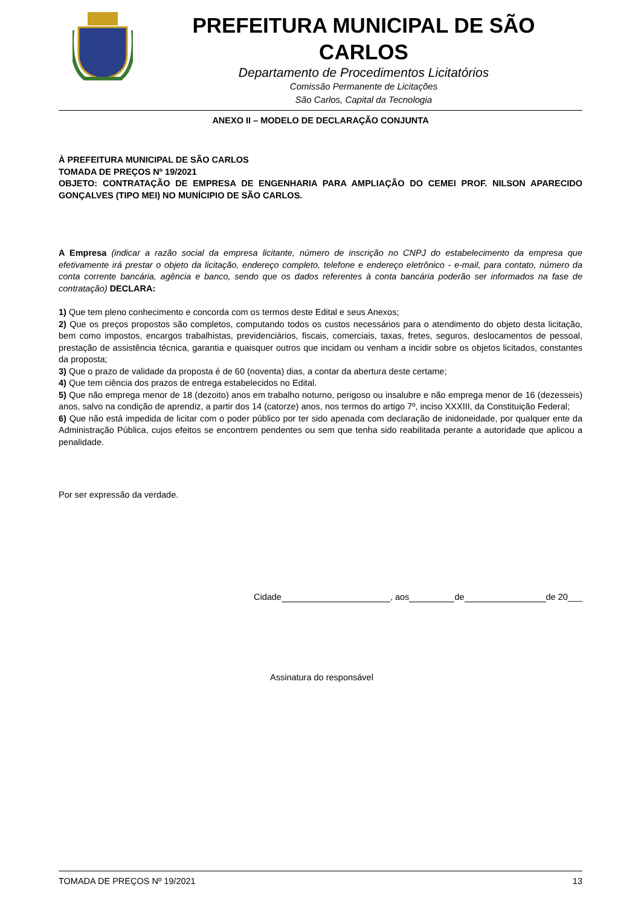PREFEITURA MUNICIPAL DE SÃO CARLOS
Departamento de Procedimentos Licitatórios
Comissão Permanente de Licitações
São Carlos, Capital da Tecnologia
ANEXO II – MODELO DE DECLARAÇÃO CONJUNTA
À PREFEITURA MUNICIPAL DE SÃO CARLOS
TOMADA DE PREÇOS Nº 19/2021
OBJETO: CONTRATAÇÃO DE EMPRESA DE ENGENHARIA PARA AMPLIAÇÃO DO CEMEI PROF. NILSON APARECIDO GONÇALVES (TIPO MEI) NO MUNÍCIPIO DE SÃO CARLOS.
A Empresa (indicar a razão social da empresa licitante, número de inscrição no CNPJ do estabelecimento da empresa que efetivamente irá prestar o objeto da licitação, endereço completo, telefone e endereço eletrônico - e-mail, para contato, número da conta corrente bancária, agência e banco, sendo que os dados referentes à conta bancária poderão ser informados na fase de contratação) DECLARA:
1) Que tem pleno conhecimento e concorda com os termos deste Edital e seus Anexos;
2) Que os preços propostos são completos, computando todos os custos necessários para o atendimento do objeto desta licitação, bem como impostos, encargos trabalhistas, previdenciários, fiscais, comerciais, taxas, fretes, seguros, deslocamentos de pessoal, prestação de assistência técnica, garantia e quaisquer outros que incidam ou venham a incidir sobre os objetos licitados, constantes da proposta;
3) Que o prazo de validade da proposta é de 60 (noventa) dias, a contar da abertura deste certame;
4) Que tem ciência dos prazos de entrega estabelecidos no Edital.
5) Que não emprega menor de 18 (dezoito) anos em trabalho noturno, perigoso ou insalubre e não emprega menor de 16 (dezesseis) anos, salvo na condição de aprendiz, a partir dos 14 (catorze) anos, nos termos do artigo 7º, inciso XXXIII, da Constituição Federal;
6) Que não está impedida de licitar com o poder público por ter sido apenada com declaração de inidoneidade, por qualquer ente da Administração Pública, cujos efeitos se encontrem pendentes ou sem que tenha sido reabilitada perante a autoridade que aplicou a penalidade.
Por ser expressão da verdade.
Cidade , aos de de 20___
Assinatura do responsável
TOMADA DE PREÇOS Nº 19/2021 13